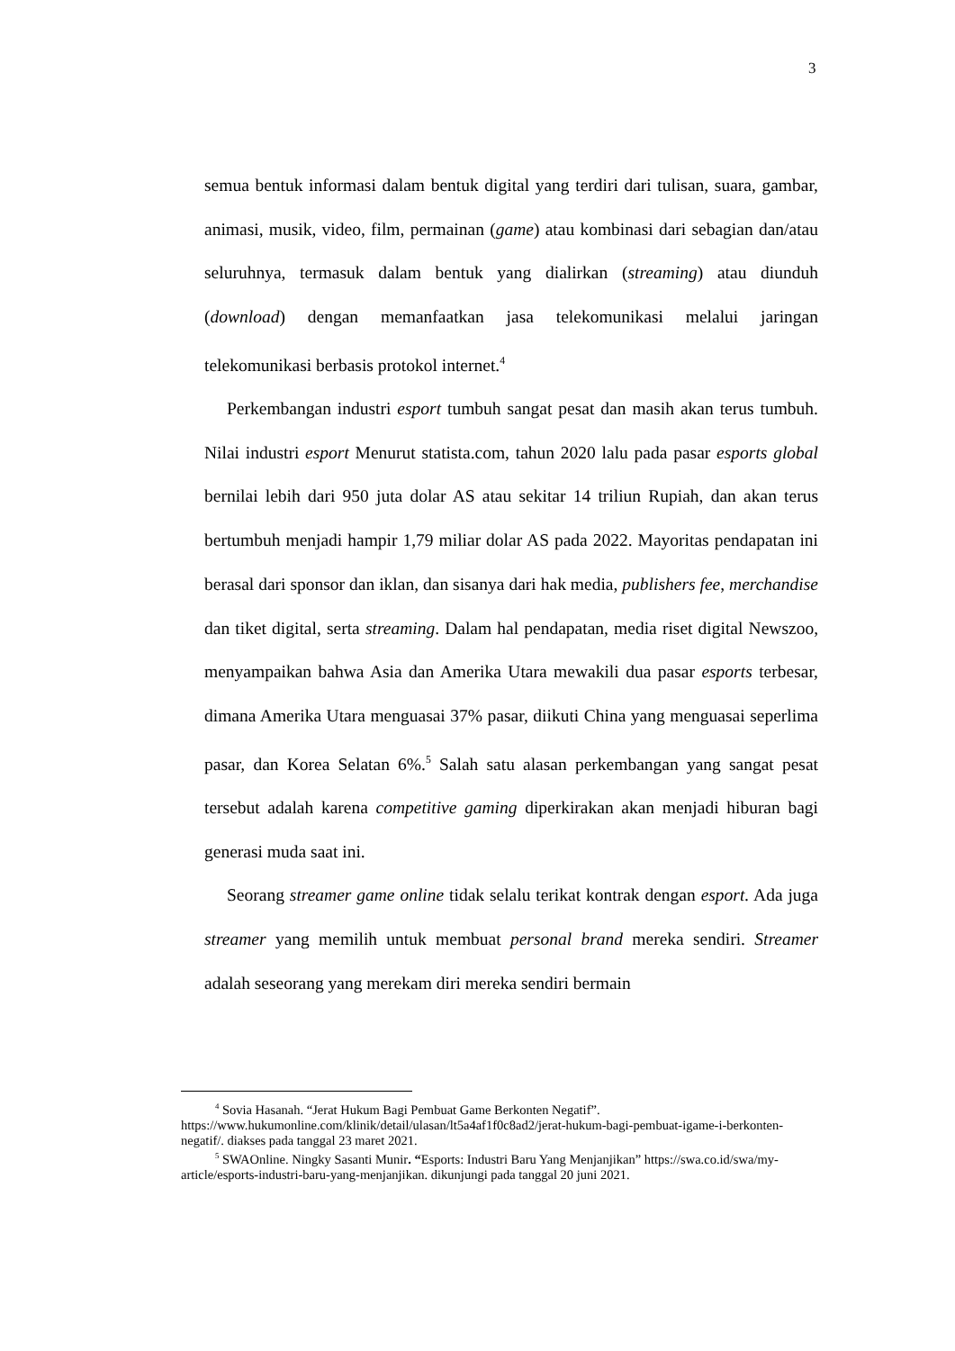3
semua bentuk informasi dalam bentuk digital yang terdiri dari tulisan, suara, gambar, animasi, musik, video, film, permainan (game) atau kombinasi dari sebagian dan/atau seluruhnya, termasuk dalam bentuk yang dialirkan (streaming) atau diunduh (download) dengan memanfaatkan jasa telekomunikasi melalui jaringan telekomunikasi berbasis protokol internet.<sup>4</sup>
Perkembangan industri esport tumbuh sangat pesat dan masih akan terus tumbuh. Nilai industri esport Menurut statista.com, tahun 2020 lalu pada pasar esports global bernilai lebih dari 950 juta dolar AS atau sekitar 14 triliun Rupiah, dan akan terus bertumbuh menjadi hampir 1,79 miliar dolar AS pada 2022. Mayoritas pendapatan ini berasal dari sponsor dan iklan, dan sisanya dari hak media, publishers fee, merchandise dan tiket digital, serta streaming. Dalam hal pendapatan, media riset digital Newszoo, menyampaikan bahwa Asia dan Amerika Utara mewakili dua pasar esports terbesar, dimana Amerika Utara menguasai 37% pasar, diikuti China yang menguasai seperlima pasar, dan Korea Selatan 6%.<sup>5</sup> Salah satu alasan perkembangan yang sangat pesat tersebut adalah karena competitive gaming diperkirakan akan menjadi hiburan bagi generasi muda saat ini.
Seorang streamer game online tidak selalu terikat kontrak dengan esport. Ada juga streamer yang memilih untuk membuat personal brand mereka sendiri. Streamer adalah seseorang yang merekam diri mereka sendiri bermain
<sup>4</sup> Sovia Hasanah. “Jerat Hukum Bagi Pembuat Game Berkonten Negatif”. https://www.hukumonline.com/klinik/detail/ulasan/lt5a4af1f0c8ad2/jerat-hukum-bagi-pembuat-igame-i-berkonten-negatif/. diakses pada tanggal 23 maret 2021.
<sup>5</sup> SWAOnline. Ningky Sasanti Munir. “Esports: Industri Baru Yang Menjanjikan” https://swa.co.id/swa/my-article/esports-industri-baru-yang-menjanjikan. dikunjungi pada tanggal 20 juni 2021.